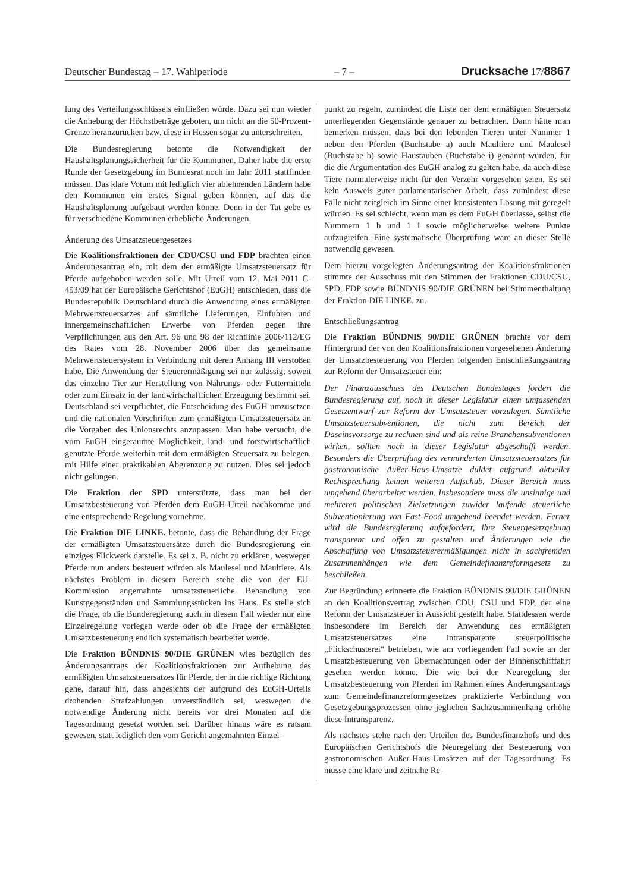Deutscher Bundestag – 17. Wahlperiode – 7 – Drucksache 17/8867
lung des Verteilungsschlüssels einfließen würde. Dazu sei nun wieder die Anhebung der Höchstbeträge geboten, um nicht an die 50-Prozent-Grenze heranzurücken bzw. diese in Hessen sogar zu unterschreiten.
Die Bundesregierung betonte die Notwendigkeit der Haushaltsplanungssicherheit für die Kommunen. Daher habe die erste Runde der Gesetzgebung im Bundesrat noch im Jahr 2011 stattfinden müssen. Das klare Votum mit lediglich vier ablehnenden Ländern habe den Kommunen ein erstes Signal geben können, auf das die Haushaltsplanung aufgebaut werden könne. Denn in der Tat gebe es für verschiedene Kommunen erhebliche Änderungen.
Änderung des Umsatzsteuergesetzes
Die Koalitionsfraktionen der CDU/CSU und FDP brachten einen Änderungsantrag ein, mit dem der ermäßigte Umsatzsteuersatz für Pferde aufgehoben werden solle. Mit Urteil vom 12. Mai 2011 C-453/09 hat der Europäische Gerichtshof (EuGH) entschieden, dass die Bundesrepublik Deutschland durch die Anwendung eines ermäßigten Mehrwertsteuersatzes auf sämtliche Lieferungen, Einfuhren und innergemeinschaftlichen Erwerbe von Pferden gegen ihre Verpflichtungen aus den Art. 96 und 98 der Richtlinie 2006/112/EG des Rates vom 28. November 2006 über das gemeinsame Mehrwertsteuersystem in Verbindung mit deren Anhang III verstoßen habe. Die Anwendung der Steuerermäßigung sei nur zulässig, soweit das einzelne Tier zur Herstellung von Nahrungs- oder Futtermitteln oder zum Einsatz in der landwirtschaftlichen Erzeugung bestimmt sei. Deutschland sei verpflichtet, die Entscheidung des EuGH umzusetzen und die nationalen Vorschriften zum ermäßigten Umsatzsteuersatz an die Vorgaben des Unionsrechts anzupassen. Man habe versucht, die vom EuGH eingeräumte Möglichkeit, land- und forstwirtschaftlich genutzte Pferde weiterhin mit dem ermäßigten Steuersatz zu belegen, mit Hilfe einer praktikablen Abgrenzung zu nutzen. Dies sei jedoch nicht gelungen.
Die Fraktion der SPD unterstützte, dass man bei der Umsatzbesteuerung von Pferden dem EuGH-Urteil nachkomme und eine entsprechende Regelung vornehme.
Die Fraktion DIE LINKE. betonte, dass die Behandlung der Frage der ermäßigten Umsatzsteuersätze durch die Bundesregierung ein einziges Flickwerk darstelle. Es sei z. B. nicht zu erklären, weswegen Pferde nun anders besteuert würden als Maulesel und Maultiere. Als nächstes Problem in diesem Bereich stehe die von der EU-Kommission angemahnte umsatzsteuerliche Behandlung von Kunstgegenständen und Sammlungsstücken ins Haus. Es stelle sich die Frage, ob die Bunderegierung auch in diesem Fall wieder nur eine Einzelregelung vorlegen werde oder ob die Frage der ermäßigten Umsatzbesteuerung endlich systematisch bearbeitet werde.
Die Fraktion BÜNDNIS 90/DIE GRÜNEN wies bezüglich des Änderungsantrags der Koalitionsfraktionen zur Aufhebung des ermäßigten Umsatzsteuersatzes für Pferde, der in die richtige Richtung gehe, darauf hin, dass angesichts der aufgrund des EuGH-Urteils drohenden Strafzahlungen unverständlich sei, weswegen die notwendige Änderung nicht bereits vor drei Monaten auf die Tagesordnung gesetzt worden sei. Darüber hinaus wäre es ratsam gewesen, statt lediglich den vom Gericht angemahnten Einzel-
punkt zu regeln, zumindest die Liste der dem ermäßigten Steuersatz unterliegenden Gegenstände genauer zu betrachten. Dann hätte man bemerken müssen, dass bei den lebenden Tieren unter Nummer 1 neben den Pferden (Buchstabe a) auch Maultiere und Maulesel (Buchstabe b) sowie Haustauben (Buchstabe i) genannt würden, für die die Argumentation des EuGH analog zu gelten habe, da auch diese Tiere normalerweise nicht für den Verzehr vorgesehen seien. Es sei kein Ausweis guter parlamentarischer Arbeit, dass zumindest diese Fälle nicht zeitgleich im Sinne einer konsistenten Lösung mit geregelt würden. Es sei schlecht, wenn man es dem EuGH überlasse, selbst die Nummern 1 b und 1 i sowie möglicherweise weitere Punkte aufzugreifen. Eine systematische Überprüfung wäre an dieser Stelle notwendig gewesen.
Dem hierzu vorgelegten Änderungsantrag der Koalitionsfraktionen stimmte der Ausschuss mit den Stimmen der Fraktionen CDU/CSU, SPD, FDP sowie BÜNDNIS 90/DIE GRÜNEN bei Stimmenthaltung der Fraktion DIE LINKE. zu.
Entschließungsantrag
Die Fraktion BÜNDNIS 90/DIE GRÜNEN brachte vor dem Hintergrund der von den Koalitionsfraktionen vorgesehenen Änderung der Umsatzbesteuerung von Pferden folgenden Entschließungsantrag zur Reform der Umsatzsteuer ein:
Der Finanzausschuss des Deutschen Bundestages fordert die Bundesregierung auf, noch in dieser Legislatur einen umfassenden Gesetzentwurf zur Reform der Umsatzsteuer vorzulegen. Sämtliche Umsatzsteuersubventionen, die nicht zum Bereich der Daseinsvorsorge zu rechnen sind und als reine Branchensubventionen wirken, sollten noch in dieser Legislatur abgeschafft werden. Besonders die Überprüfung des verminderten Umsatzsteuersatzes für gastronomische Außer-Haus-Umsätze duldet aufgrund aktueller Rechtsprechung keinen weiteren Aufschub. Dieser Bereich muss umgehend überarbeitet werden. Insbesondere muss die unsinnige und mehreren politischen Zielsetzungen zuwider laufende steuerliche Subventionierung von Fast-Food umgehend beendet werden. Ferner wird die Bundesregierung aufgefordert, ihre Steuergesetzgebung transparent und offen zu gestalten und Änderungen wie die Abschaffung von Umsatzsteuerermäßigungen nicht in sachfremden Zusammenhängen wie dem Gemeindefinanzreformgesetz zu beschließen.
Zur Begründung erinnerte die Fraktion BÜNDNIS 90/DIE GRÜNEN an den Koalitionsvertrag zwischen CDU, CSU und FDP, der eine Reform der Umsatzsteuer in Aussicht gestellt habe. Stattdessen werde insbesondere im Bereich der Anwendung des ermäßigten Umsatzsteuersatzes eine intransparente steuerpolitische „Flickschusterei“ betrieben, wie am vorliegenden Fall sowie an der Umsatzbesteuerung von Übernachtungen oder der Binnenschifffahrt gesehen werden könne. Die wie bei der Neuregelung der Umsatzbesteuerung von Pferden im Rahmen eines Änderungsantrags zum Gemeindefinanzreformgesetzes praktizierte Verbindung von Gesetzgebungsprozessen ohne jeglichen Sachzusammenhang erhöhe diese Intransparenz.
Als nächstes stehe nach den Urteilen des Bundesfinanzhofs und des Europäischen Gerichtshofs die Neuregelung der Besteuerung von gastronomischen Außer-Haus-Umsätzen auf der Tagesordnung. Es müsse eine klare und zeitnahe Re-